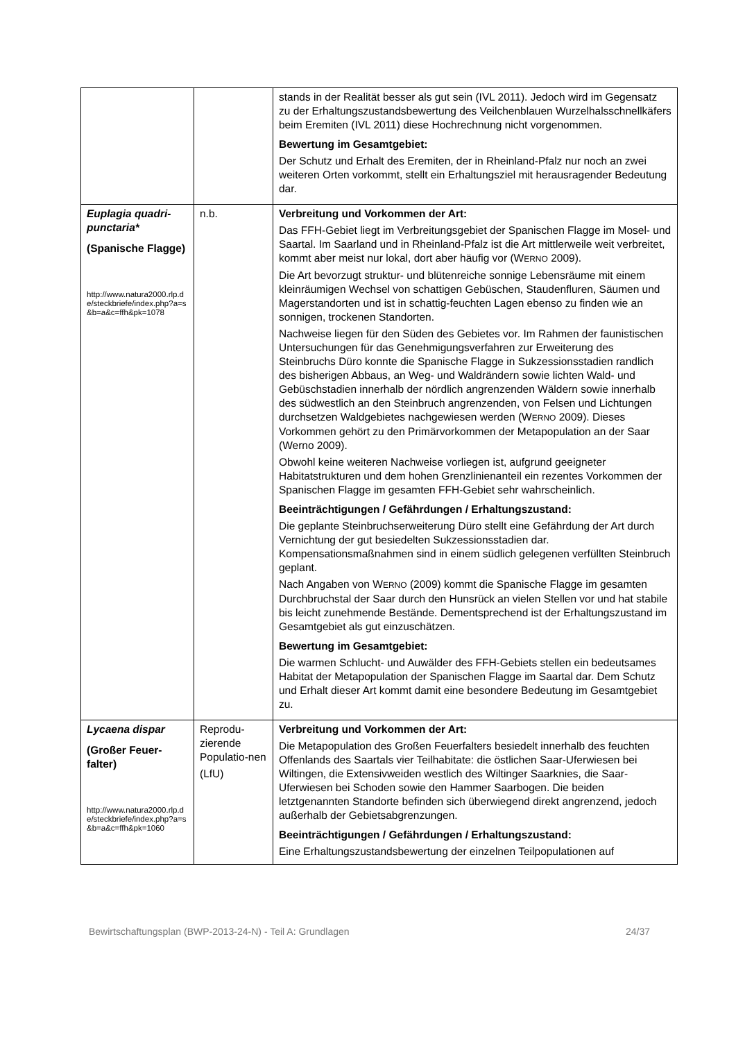| | | stands in der Realität besser als gut sein (IVL 2011). Jedoch wird im Gegensatz zu der Erhaltungszustandsbewertung des Veilchenblauen Wurzelhalsschnellkäfers beim Eremiten (IVL 2011) diese Hochrechnung nicht vorgenommen. Bewertung im Gesamtgebiet: Der Schutz und Erhalt des Eremiten, der in Rheinland-Pfalz nur noch an zwei weiteren Orten vorkommt, stellt ein Erhaltungsziel mit herausragender Bedeutung dar. |
| Euplagia quadri-punctaria* (Spanische Flagge) http://www.natura2000.rlp.de/steckbriefe/index.php?a=s&b=a&c=ffh&pk=1078 | n.b. | Verbreitung und Vorkommen der Art: Das FFH-Gebiet liegt im Verbreitungsgebiet der Spanischen Flagge im Mosel- und Saartal. Im Saarland und in Rheinland-Pfalz ist die Art mittlerweile weit verbreitet, kommt aber meist nur lokal, dort aber häufig vor (W ERNO 2009). Die Art bevorzugt struktur- und blütenreiche sonnige Lebensräume mit einem kleinräumigen Wechsel von schattigen Gebüschen, Staudenfluren, Säumen und Magerstandorten und ist in schattig-feuchten Lagen ebenso zu finden wie an sonnigen, trockenen Standorten. Nachweise liegen für den Süden des Gebietes vor. Im Rahmen der faunistischen Untersuchungen für das Genehmigungsverfahren zur Erweiterung des Steinbruchs Düro konnte die Spanische Flagge in Sukzessionsstadien randlich des bisherigen Abbaus, an Weg- und Waldrändern sowie lichten Wald- und Gebüschstadien innerhalb der nördlich angrenzenden Wäldern sowie innerhalb des südwestlich an den Steinbruch angrenzenden, von Felsen und Lichtungen durchsetzen Waldgebietes nachgewiesen werden (W ERNO 2009). Dieses Vorkommen gehört zu den Primärvorkommen der Metapopulation an der Saar (Werno 2009). Obwohl keine weiteren Nachweise vorliegen ist, aufgrund geeigneter Habitatstrukturen und dem hohen Grenzlinienanteil ein rezentes Vorkommen der Spanischen Flagge im gesamten FFH-Gebiet sehr wahrscheinlich. Beeinträchtigungen / Gefährdungen / Erhaltungszustand: Die geplante Steinbruchserweiterung Düro stellt eine Gefährdung der Art durch Vernichtung der gut besiedelten Sukzessionsstadien dar. Kompensationsmaßnahmen sind in einem südlich gelegenen verfüllten Steinbruch geplant. Nach Angaben von W ERNO (2009) kommt die Spanische Flagge im gesamten Durchbruchstal der Saar durch den Hunsrück an vielen Stellen vor und hat stabile bis leicht zunehmende Bestände. Dementsprechend ist der Erhaltungszustand im Gesamtgebiet als gut einzuschätzen. Bewertung im Gesamtgebiet: Die warmen Schlucht- und Auwälder des FFH-Gebiets stellen ein bedeutsames Habitat der Metapopulation der Spanischen Flagge im Saartal dar. Dem Schutz und Erhalt dieser Art kommt damit eine besondere Bedeutung im Gesamtgebiet zu. |
| Lycaena dispar (Großer Feuer-falter) http://www.natura2000.rlp.de/steckbriefe/index.php?a=s&b=a&c=ffh&pk=1060 | Reprodu-zierende Populatio-nen (LfU) | Verbreitung und Vorkommen der Art: Die Metapopulation des Großen Feuerfalters besiedelt innerhalb des feuchten Offenlands des Saartals vier Teilhabitate: die östlichen Saar-Uferwiesen bei Wiltingen, die Extensivweiden westlich des Wiltinger Saarknies, die Saar-Uferwiesen bei Schoden sowie den Hammer Saarbogen. Die beiden letztgenannten Standorte befinden sich überwiegend direkt angrenzend, jedoch außerhalb der Gebietsabgrenzungen. Beeinträchtigungen / Gefährdungen / Erhaltungszustand: Eine Erhaltungszustandsbewertung der einzelnen Teilpopulationen auf |
Bewirtschaftungsplan (BWP-2013-24-N) - Teil A: Grundlagen 24/37